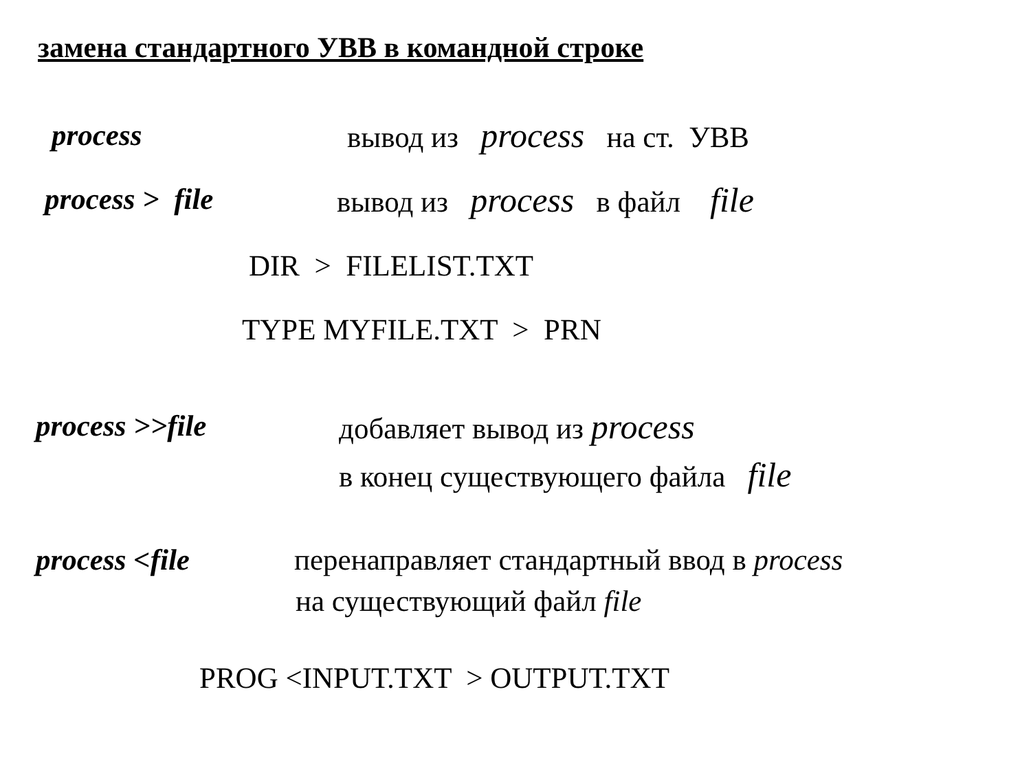замена стандартного УВВ в командной строке
process вывод из process на ст. УВВ
process > file вывод из process в файл file
DIR > FILELIST.TXT
TYPE MYFILE.TXT > PRN
process >>file добавляет вывод из process
в конец существующего файла file
process <file перенаправляет стандартный ввод в process
на существующий файл file
PROG <INPUT.TXT > OUTPUT.TXT